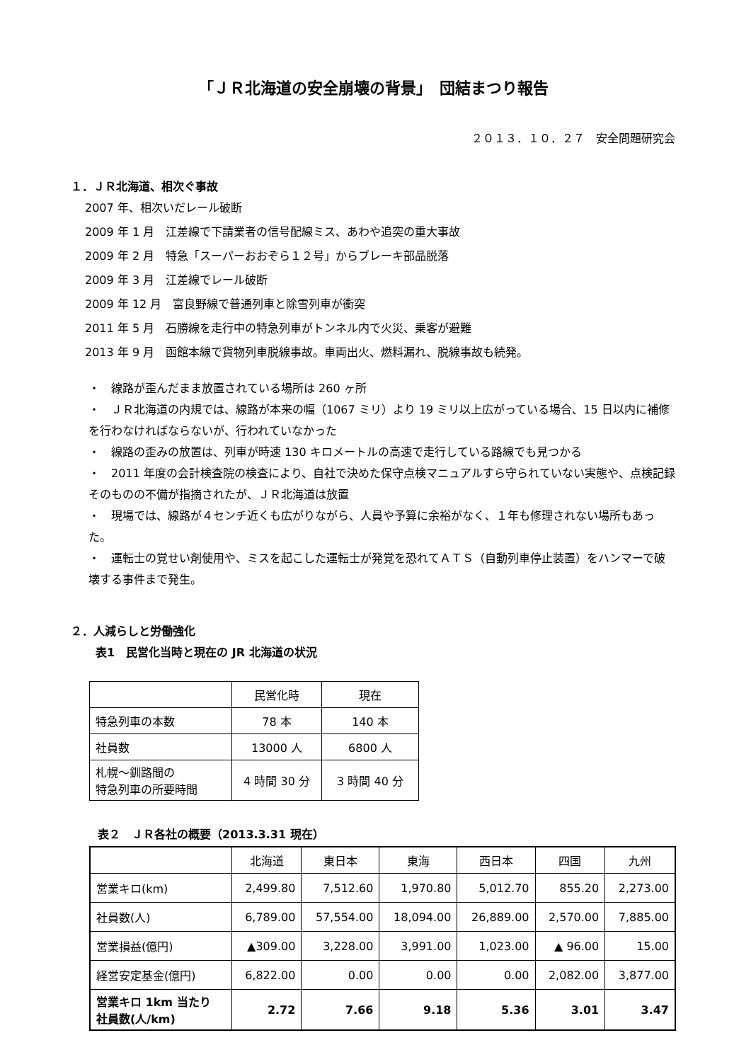「ＪＲ北海道の安全崩壊の背景」　団結まつり報告
２０１３．１０．２７　安全問題研究会
１．ＪＲ北海道、相次ぐ事故
2007 年、相次いだレール破断
2009 年 1 月　江差線で下請業者の信号配線ミス、あわや追突の重大事故
2009 年 2 月　特急「スーパーおおぞら１２号」からブレーキ部品脱落
2009 年 3 月　江差線でレール破断
2009 年 12 月　富良野線で普通列車と除雪列車が衝突
2011 年 5 月　石勝線を走行中の特急列車がトンネル内で火災、乗客が避難
2013 年 9 月　函館本線で貨物列車脱線事故。車両出火、燃料漏れ、脱線事故も続発。
・　線路が歪んだまま放置されている場所は 260 ヶ所
・　ＪＲ北海道の内規では、線路が本来の幅（1067 ミリ）より 19 ミリ以上広がっている場合、15 日以内に補修を行わなければならないが、行われていなかった
・　線路の歪みの放置は、列車が時速 130 キロメートルの高速で走行している路線でも見つかる
・　2011 年度の会計検査院の検査により、自社で決めた保守点検マニュアルすら守られていない実態や、点検記録そのものの不備が指摘されたが、ＪＲ北海道は放置
・　現場では、線路が４センチ近くも広がりながら、人員や予算に余裕がなく、１年も修理されない場所もあった。
・　運転士の覚せい剤使用や、ミスを起こした運転士が発覚を恐れてＡＴＳ（自動列車停止装置）をハンマーで破壊する事件まで発生。
２．人減らしと労働強化
表1　民営化当時と現在の JR 北海道の状況
| | 民営化時 | 現在 |
| 特急列車の本数 | 78 本 | 140 本 |
| 社員数 | 13000 人 | 6800 人 |
| 札幌～釧路間の 特急列車の所要時間 | 4 時間 30 分 | 3 時間 40 分 |
表２　ＪＲ各社の概要（2013.3.31 現在）
| | 北海道 | 東日本 | 東海 | 西日本 | 四国 | 九州 |
| --- | --- | --- | --- | --- | --- | --- |
| 営業キロ(km) | 2,499.80 | 7,512.60 | 1,970.80 | 5,012.70 | 855.20 | 2,273.00 |
| 社員数(人) | 6,789.00 | 57,554.00 | 18,094.00 | 26,889.00 | 2,570.00 | 7,885.00 |
| 営業損益(億円) | ▲309.00 | 3,228.00 | 3,991.00 | 1,023.00 | ▲ 96.00 | 15.00 |
| 経営安定基金(億円) | 6,822.00 | 0.00 | 0.00 | 0.00 | 2,082.00 | 3,877.00 |
| 営業キロ 1km 当たり 社員数(人/km) | 2.72 | 7.66 | 9.18 | 5.36 | 3.01 | 3.47 |